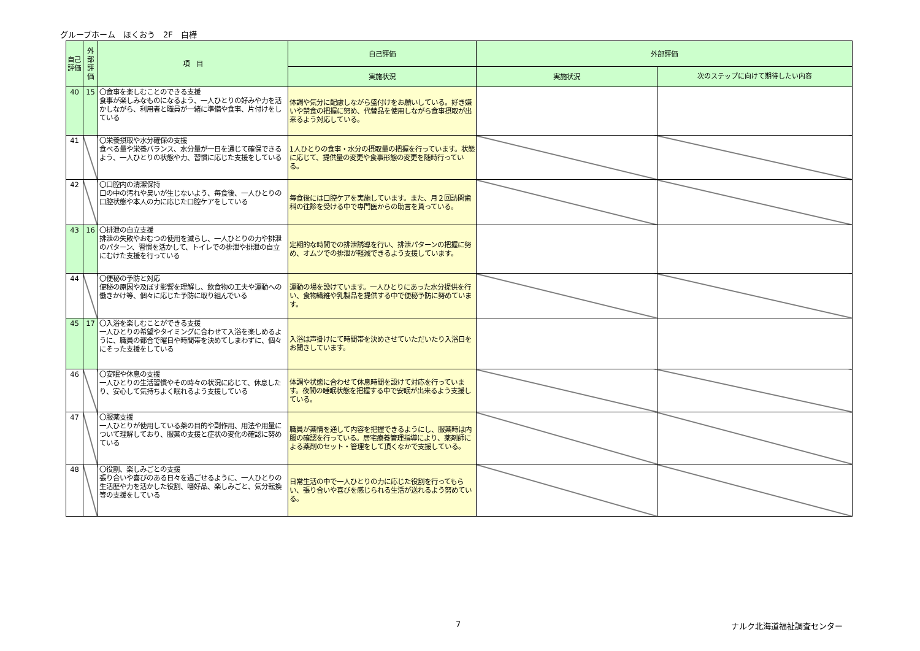グループホーム　ほくおう　2F　白樺
| 自己評価 | 外部評価 | 項 目 | 自己評価 | 外部評価 | |
| --- | --- | --- | --- | --- | --- |
| | | | 実施状況 | 実施状況 | 次のステップに向けて期待したい内容 |
| 40 | 15 | 〇食事を楽しむことのできる支援 食事が楽しみなものになるよう、一人ひとりの好みや力を活かしながら、利用者と職員が一緒に準備や食事、片付けをしている | 体調や気分に配慮しながら盛付けをお願いしている。好き嫌いや禁食の把握に努め、代替品を使用しながら食事摂取が出来るよう対応している。 | | |
| 41 | | 〇栄養摂取や水分確保の支援 食べる量や栄養バランス、水分量が一日を通じて確保できるよう、一人ひとりの状態や力、習慣に応じた支援をしている | 1人ひとりの食事・水分の摂取量の把握を行っています。状態に応じて、提供量の変更や食事形態の変更を随時行っている。 | | |
| 42 | | 〇口腔内の清潔保持 口の中の汚れや臭いが生じないよう、毎食後、一人ひとりの口腔状態や本人の力に応じた口腔ケアをしている | 毎食後には口腔ケアを実施しています。また、月２回訪問歯科の往診を受ける中で専門医からの助言を貰っている。 | | |
| 43 | 16 | 〇排泄の自立支援 排泄の失敗やおむつの使用を減らし、一人ひとりの力や排泄のパターン、習慣を活かして、トイレでの排泄や排泄の自立にむけた支援を行っている | 定期的な時間での排泄誘導を行い、排泄パターンの把握に努め、オムツでの排泄が軽減できるよう支援しています。 | | |
| 44 | | 〇便秘の予防と対応 便秘の原因や及ぼす影響を理解し、飲食物の工夫や運動への働きかけ等、個々に応じた予防に取り組んでいる | 運動の場を設けています。一人ひとりにあった水分提供を行い、食物繊維や乳製品を提供する中で便秘予防に努めています。 | | |
| 45 | 17 | 〇入浴を楽しむことができる支援 一人ひとりの希望やタイミングに合わせて入浴を楽しめるように、職員の都合で曜日や時間帯を決めてしまわずに、個々にそった支援をしている | 入浴は声掛けにて時間帯を決めさせていただいたり入浴日をお聞きしています。 | | |
| 46 | | 〇安眠や休息の支援 一人ひとりの生活習慣やその時々の状況に応じて、休息したり、安心して気持ちよく眠れるよう支援している | 体調や状態に合わせて休息時間を設けて対応を行っています。夜間の睡眠状態を把握する中で安眠が出来るよう支援している。 | | |
| 47 | | 〇服薬支援 一人ひとりが使用している薬の目的や副作用、用法や用量について理解しており、服薬の支援と症状の変化の確認に努めている | 職員が薬情を通して内容を把握できるようにし、服薬時は内服の確認を行っている。居宅療養管理指導により、薬剤師による薬剤のセット・管理をして頂くなかで支援している。 | | |
| 48 | | 〇役割、楽しみごとの支援 張り合いや喜びのある日々を過ごせるように、一人ひとりの生活歴や力を活かした役割、嗜好品、楽しみごと、気分転換等の支援をしている | 日常生活の中で一人ひとりの力に応じた役割を行ってもらい、張り合いや喜びを感じられる生活が送れるよう努めている。 | | |
7 ナルク北海道福祉調査センター